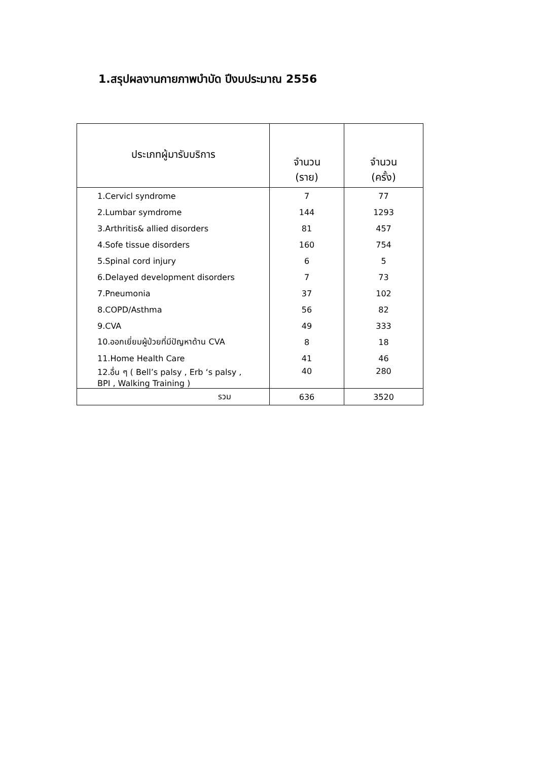1.สรุปผลงานกายภาพบำบัด ปีงบประมาณ 2556
| ประเภทผู้มารับบริการ | จำนวน (ราย) | จำนวน (ครั้ง) |
| --- | --- | --- |
| 1.Cervicl syndrome | 7 | 77 |
| 2.Lumbar symdrome | 144 | 1293 |
| 3.Arthritis& allied disorders | 81 | 457 |
| 4.Sofe tissue disorders | 160 | 754 |
| 5.Spinal cord injury | 6 | 5 |
| 6.Delayed development disorders | 7 | 73 |
| 7.Pneumonia | 37 | 102 |
| 8.COPD/Asthma | 56 | 82 |
| 9.CVA | 49 | 333 |
| 10.ออกเยี่ยมผู้ป่วยที่มีปัญหาด้าน CVA | 8 | 18 |
| 11.Home Health Care | 41 | 46 |
| 12.อื่น ๆ ( Bell’s palsy , Erb ‘s palsy , BPI , Walking Training ) | 40 | 280 |
| รวม | 636 | 3520 |